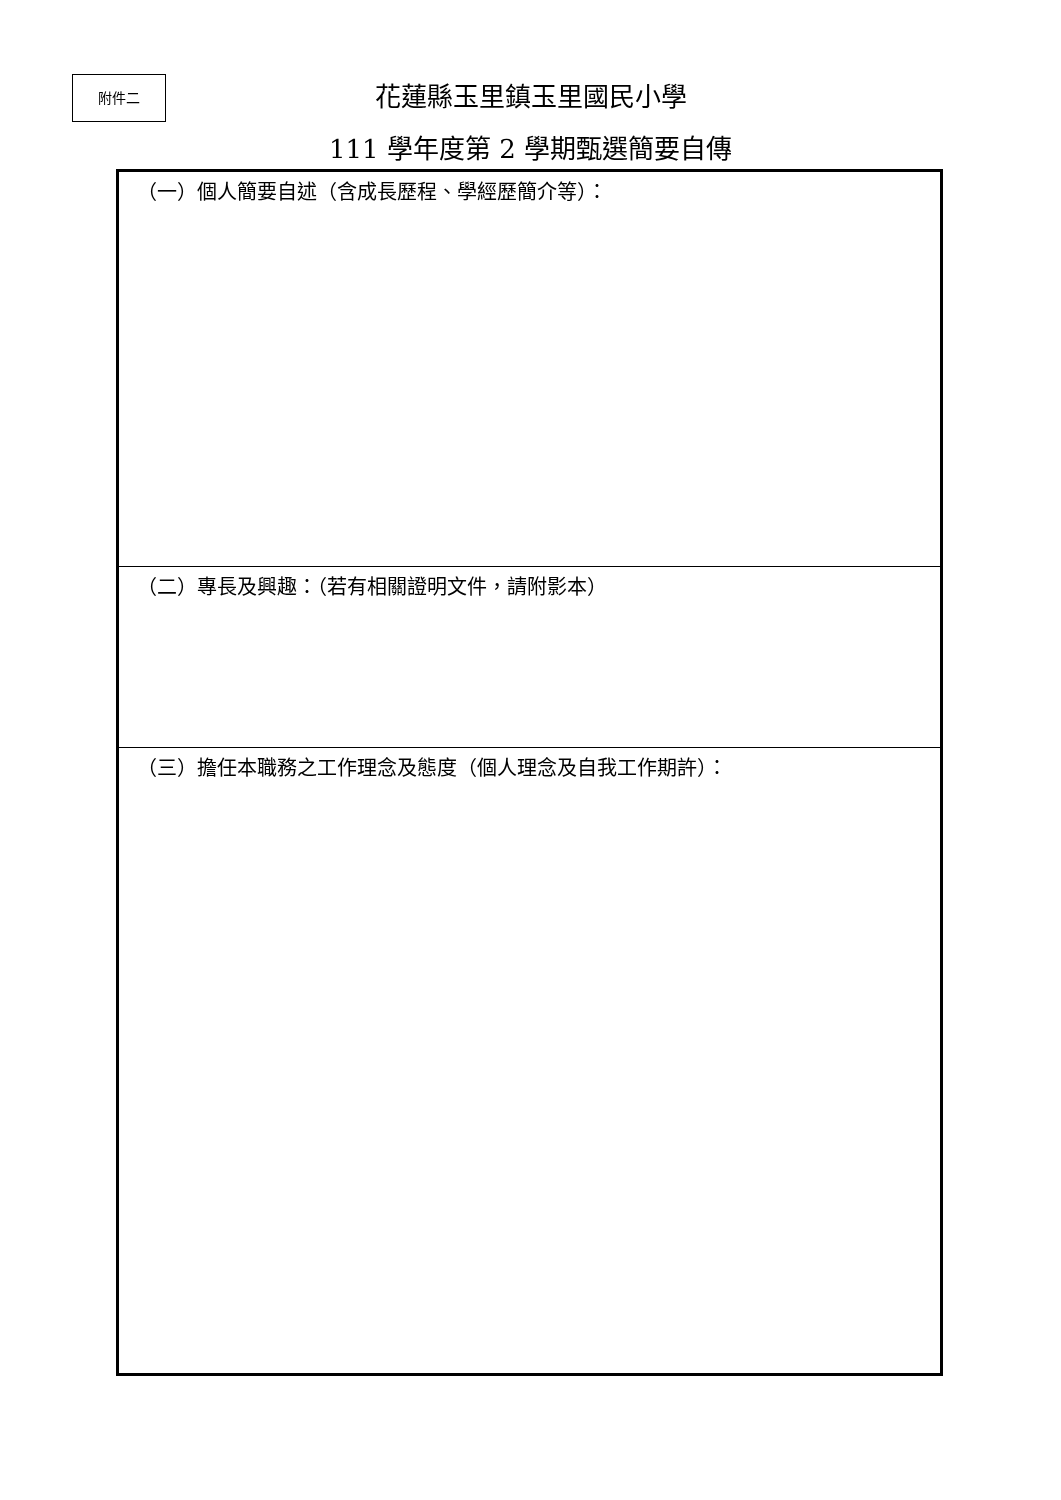附件二
花蓮縣玉里鎮玉里國民小學
111 學年度第 2 學期甄選簡要自傳
| （一）個人簡要自述（含成長歷程、學經歷簡介等）： |
| （二）專長及興趣：（若有相關證明文件，請附影本） |
| （三）擔任本職務之工作理念及態度（個人理念及自我工作期許）： |